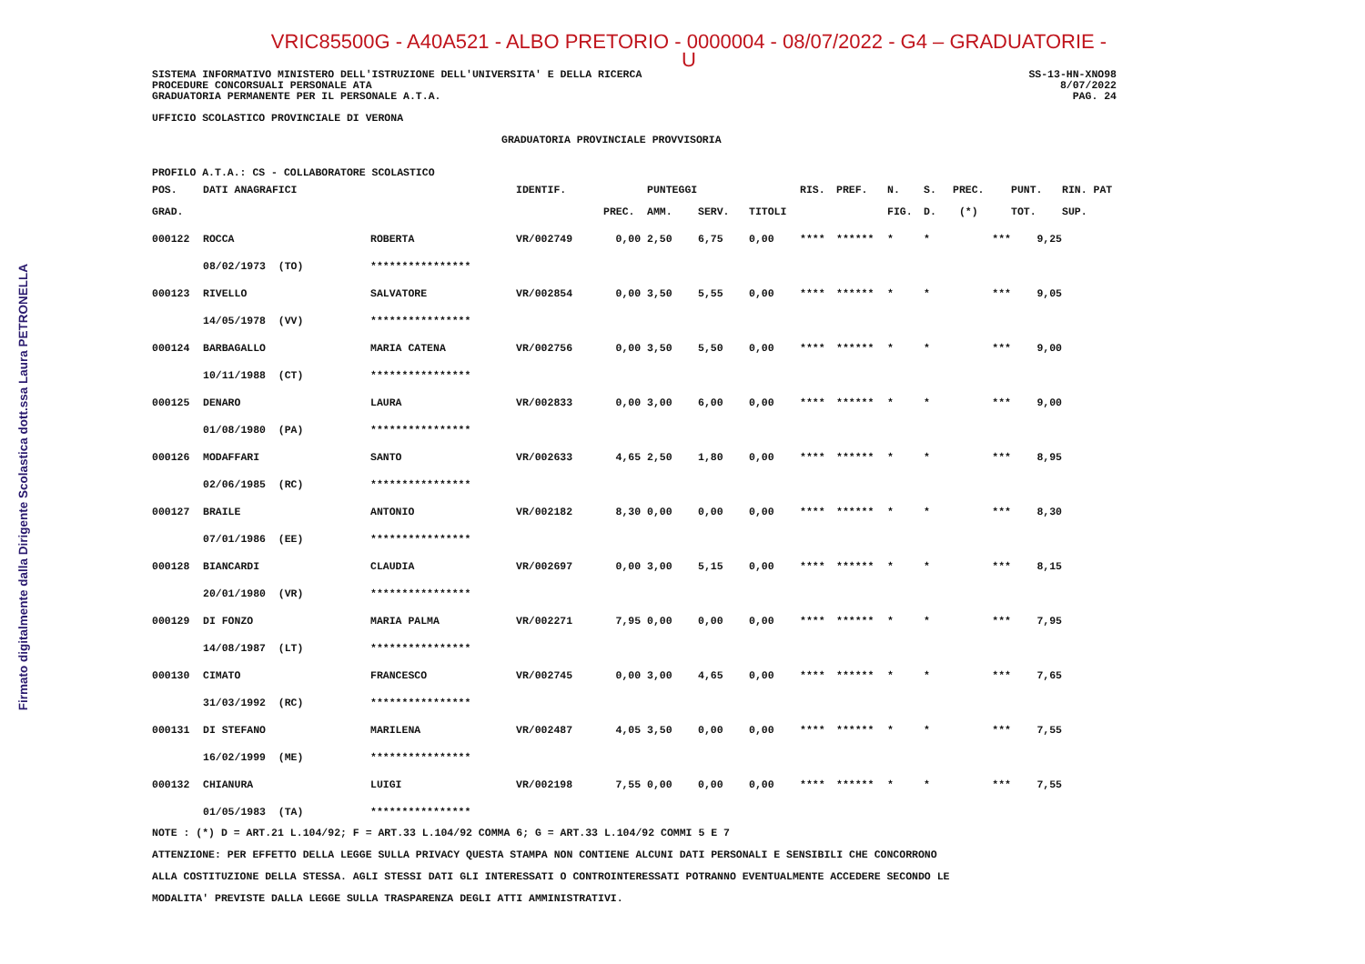Firmato digitalmente dalla Dirigente Scolastica dott.ssa Laura PETRONELLA
VRIC85500G - A40A521 - ALBO PRETORIO - 0000004 - 08/07/2022 - G4 – GRADUATORIE - U
SISTEMA INFORMATIVO MINISTERO DELL'ISTRUZIONE DELL'UNIVERSITA' E DELLA RICERCA SS-13-HN-XNO98
PROCEDURE CONCORSUALI PERSONALE ATA 8/07/2022
GRADUATORIA PERMANENTE PER IL PERSONALE A.T.A. PAG. 24
UFFICIO SCOLASTICO PROVINCIALE DI VERONA
GRADUATORIA PROVINCIALE PROVVISORIA
PROFILO A.T.A.: CS - COLLABORATORE SCOLASTICO
| POS. | DATI ANAGRAFICI | | IDENTIF. | | PUNTEGGI | | | RIS. | PREF. | N. | S. | PREC. | PUNT. | RIN. PAT |
| --- | --- | --- | --- | --- | --- | --- | --- | --- | --- | --- | --- | --- | --- | --- |
| GRAD. | | | | PREC. | AMM. | SERV. | TITOLI | | | FIG. | D. | (*) | TOT. | SUP. |
| 000122 | ROCCA | ROBERTA | VR/002749 | 0,00 | 2,50 | 6,75 | 0,00 | **** | ****** | * | * | *** | 9,25 | |
| | 08/02/1973 (TO) | **************** | | | | | | | | | | | | |
| 000123 | RIVELLO | SALVATORE | VR/002854 | 0,00 | 3,50 | 5,55 | 0,00 | **** | ****** | * | * | *** | 9,05 | |
| | 14/05/1978 (VV) | **************** | | | | | | | | | | | | |
| 000124 | BARBAGALLO | MARIA CATENA | VR/002756 | 0,00 | 3,50 | 5,50 | 0,00 | **** | ****** | * | * | *** | 9,00 | |
| | 10/11/1988 (CT) | **************** | | | | | | | | | | | | |
| 000125 | DENARO | LAURA | VR/002833 | 0,00 | 3,00 | 6,00 | 0,00 | **** | ****** | * | * | *** | 9,00 | |
| | 01/08/1980 (PA) | **************** | | | | | | | | | | | | |
| 000126 | MODAFFARI | SANTO | VR/002633 | 4,65 | 2,50 | 1,80 | 0,00 | **** | ****** | * | * | *** | 8,95 | |
| | 02/06/1985 (RC) | **************** | | | | | | | | | | | | |
| 000127 | BRAILE | ANTONIO | VR/002182 | 8,30 | 0,00 | 0,00 | 0,00 | **** | ****** | * | * | *** | 8,30 | |
| | 07/01/1986 (EE) | **************** | | | | | | | | | | | | |
| 000128 | BIANCARDI | CLAUDIA | VR/002697 | 0,00 | 3,00 | 5,15 | 0,00 | **** | ****** | * | * | *** | 8,15 | |
| | 20/01/1980 (VR) | **************** | | | | | | | | | | | | |
| 000129 | DI FONZO | MARIA PALMA | VR/002271 | 7,95 | 0,00 | 0,00 | 0,00 | **** | ****** | * | * | *** | 7,95 | |
| | 14/08/1987 (LT) | **************** | | | | | | | | | | | | |
| 000130 | CIMATO | FRANCESCO | VR/002745 | 0,00 | 3,00 | 4,65 | 0,00 | **** | ****** | * | * | *** | 7,65 | |
| | 31/03/1992 (RC) | **************** | | | | | | | | | | | | |
| 000131 | DI STEFANO | MARILENA | VR/002487 | 4,05 | 3,50 | 0,00 | 0,00 | **** | ****** | * | * | *** | 7,55 | |
| | 16/02/1999 (ME) | **************** | | | | | | | | | | | | |
| 000132 | CHIANURA | LUIGI | VR/002198 | 7,55 | 0,00 | 0,00 | 0,00 | **** | ****** | * | * | *** | 7,55 | |
| | 01/05/1983 (TA) | **************** | | | | | | | | | | | | |
NOTE : (*) D = ART.21 L.104/92; F = ART.33 L.104/92 COMMA 6; G = ART.33 L.104/92 COMMI 5 E 7
ATTENZIONE: PER EFFETTO DELLA LEGGE SULLA PRIVACY QUESTA STAMPA NON CONTIENE ALCUNI DATI PERSONALI E SENSIBILI CHE CONCORRONO
ALLA COSTITUZIONE DELLA STESSA. AGLI STESSI DATI GLI INTERESSATI O CONTROINTERESSATI POTRANNO EVENTUALMENTE ACCEDERE SECONDO LE
MODALITA' PREVISTE DALLA LEGGE SULLA TRASPARENZA DEGLI ATTI AMMINISTRATIVI.